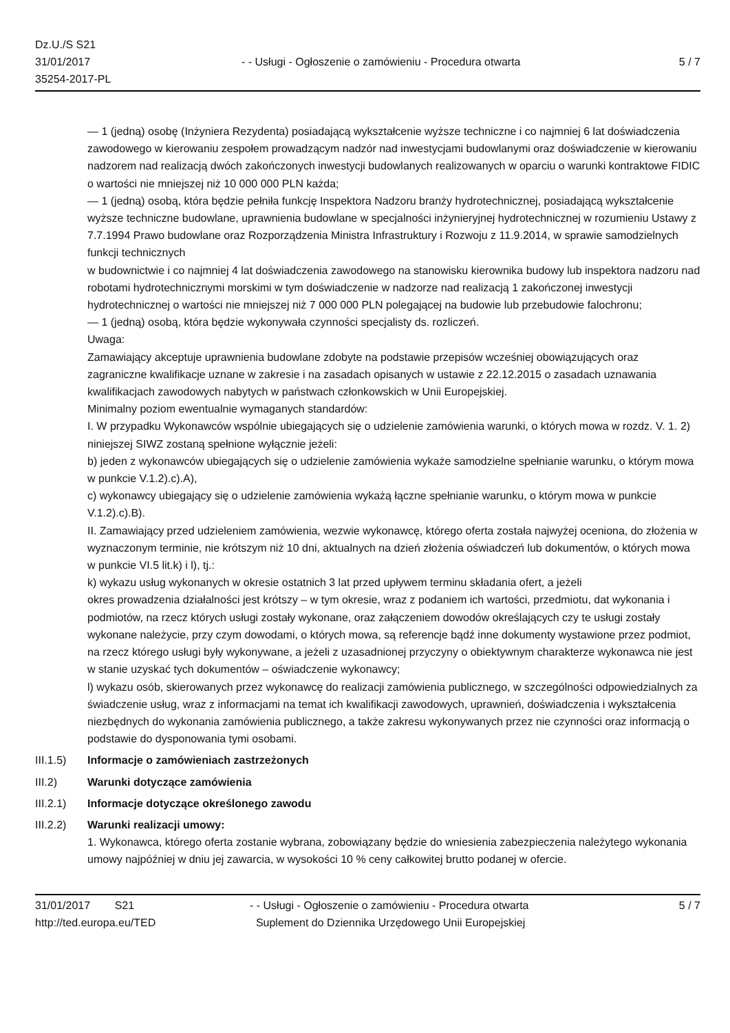Dz.U./S S21
31/01/2017
35254-2017-PL
- - Usługi - Ogłoszenie o zamówieniu - Procedura otwarta
5 / 7
— 1 (jedną) osobę (Inżyniera Rezydenta) posiadającą wykształcenie wyższe techniczne i co najmniej 6 lat doświadczenia zawodowego w kierowaniu zespołem prowadzącym nadzór nad inwestycjami budowlanymi oraz doświadczenie w kierowaniu nadzorem nad realizacją dwóch zakończonych inwestycji budowlanych realizowanych w oparciu o warunki kontraktowe FIDIC o wartości nie mniejszej niż 10 000 000 PLN każda;
— 1 (jedną) osobą, która będzie pełniła funkcję Inspektora Nadzoru branży hydrotechnicznej, posiadającą wykształcenie wyższe techniczne budowlane, uprawnienia budowlane w specjalności inżynieryjnej hydrotechnicznej w rozumieniu Ustawy z 7.7.1994 Prawo budowlane oraz Rozporządzenia Ministra Infrastruktury i Rozwoju z 11.9.2014, w sprawie samodzielnych funkcji technicznych
w budownictwie i co najmniej 4 lat doświadczenia zawodowego na stanowisku kierownika budowy lub inspektora nadzoru nad robotami hydrotechnicznymi morskimi w tym doświadczenie w nadzorze nad realizacją 1 zakończonej inwestycji hydrotechnicznej o wartości nie mniejszej niż 7 000 000 PLN polegającej na budowie lub przebudowie falochronu;
— 1 (jedną) osobą, która będzie wykonywała czynności specjalisty ds. rozliczeń.
Uwaga:
Zamawiający akceptuje uprawnienia budowlane zdobyte na podstawie przepisów wcześniej obowiązujących oraz zagraniczne kwalifikacje uznane w zakresie i na zasadach opisanych w ustawie z 22.12.2015 o zasadach uznawania kwalifikacjach zawodowych nabytych w państwach członkowskich w Unii Europejskiej.
Minimalny poziom ewentualnie wymaganych standardów:
I. W przypadku Wykonawców wspólnie ubiegających się o udzielenie zamówienia warunki, o których mowa w rozdz. V. 1. 2) niniejszej SIWZ zostaną spełnione wyłącznie jeżeli:
b) jeden z wykonawców ubiegających się o udzielenie zamówienia wykaże samodzielne spełnianie warunku, o którym mowa w punkcie V.1.2).c).A),
c) wykonawcy ubiegający się o udzielenie zamówienia wykażą łączne spełnianie warunku, o którym mowa w punkcie V.1.2).c).B).
II. Zamawiający przed udzieleniem zamówienia, wezwie wykonawcę, którego oferta została najwyżej oceniona, do złożenia w wyznaczonym terminie, nie krótszym niż 10 dni, aktualnych na dzień złożenia oświadczeń lub dokumentów, o których mowa w punkcie VI.5 lit.k) i l), tj.:
k) wykazu usług wykonanych w okresie ostatnich 3 lat przed upływem terminu składania ofert, a jeżeli
okres prowadzenia działalności jest krótszy – w tym okresie, wraz z podaniem ich wartości, przedmiotu, dat wykonania i podmiotów, na rzecz których usługi zostały wykonane, oraz załączeniem dowodów określających czy te usługi zostały wykonane należycie, przy czym dowodami, o których mowa, są referencje bądź inne dokumenty wystawione przez podmiot, na rzecz którego usługi były wykonywane, a jeżeli z uzasadnionej przyczyny o obiektywnym charakterze wykonawca nie jest w stanie uzyskać tych dokumentów – oświadczenie wykonawcy;
l) wykazu osób, skierowanych przez wykonawcę do realizacji zamówienia publicznego, w szczególności odpowiedzialnych za świadczenie usług, wraz z informacjami na temat ich kwalifikacji zawodowych, uprawnień, doświadczenia i wykształcenia niezbędnych do wykonania zamówienia publicznego, a także zakresu wykonywanych przez nie czynności oraz informacją o podstawie do dysponowania tymi osobami.
III.1.5)
Informacje o zamówieniach zastrzeżonych
III.2) Warunki dotyczące zamówienia
III.2.1)
Informacje dotyczące określonego zawodu
III.2.2)
Warunki realizacji umowy:
1. Wykonawca, którego oferta zostanie wybrana, zobowiązany będzie do wniesienia zabezpieczenia należytego wykonania umowy najpóźniej w dniu jej zawarcia, w wysokości 10 % ceny całkowitej brutto podanej w ofercie.
31/01/2017 S21
http://ted.europa.eu/TED
- - Usługi - Ogłoszenie o zamówieniu - Procedura otwarta
Suplement do Dziennika Urzędowego Unii Europejskiej
5 / 7